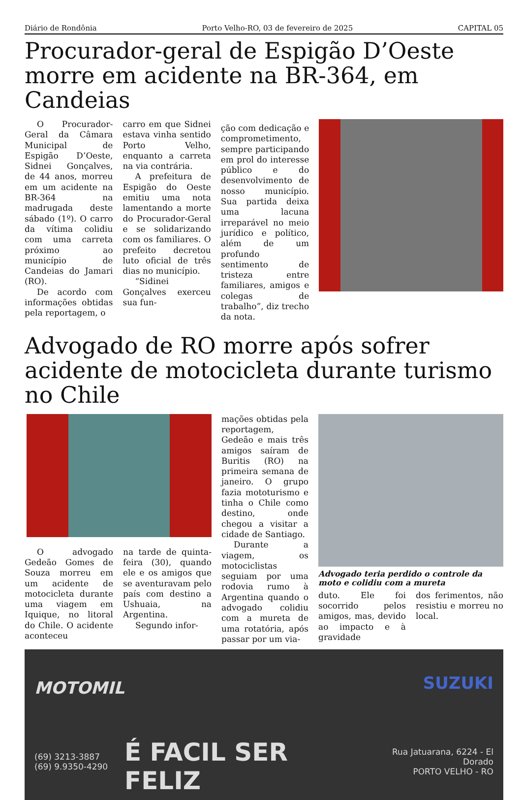Diário de Rondônia Porto Velho-RO, 03 de fevereiro de 2025 CAPITAL 05
Procurador-geral de Espigão D’Oeste morre em acidente na BR-364, em Candeias
O Procurador-Geral da Câmara Municipal de Espigão D’Oeste, Sidnei Gonçalves, de 44 anos, morreu em um acidente na BR-364 na madrugada deste sábado (1º). O carro da vítima colidiu com uma carreta próximo ao município de Candeias do Jamari (RO).
De acordo com informações obtidas pela reportagem, o
carro em que Sidnei estava vinha sentido Porto Velho, enquanto a carreta na via contrária.
A prefeitura de Espigão do Oeste emitiu uma nota lamentando a morte do Procurador-Geral e se solidarizando com os familiares. O prefeito decretou luto oficial de três dias no município.
“Sidinei Gonçalves exerceu sua fun-
ção com dedicação e comprometimento, sempre participando em prol do interesse público e do desenvolvimento de nosso município. Sua partida deixa uma lacuna irreparável no meio jurídico e político, além de um profundo sentimento de tristeza entre familiares, amigos e colegas de trabalho”, diz trecho da nota.
Advogado de RO morre após sofrer acidente de motocicleta durante turismo no Chile
O advogado Gedeão Gomes de Souza morreu em um acidente de motocicleta durante uma viagem em Iquique, no litoral do Chile. O acidente aconteceu
na tarde de quinta-feira (30), quando ele e os amigos que se aventuravam pelo país com destino a Ushuaia, na Argentina.
Segundo infor-
mações obtidas pela reportagem, Gedeão e mais três amigos saíram de Buritis (RO) na primeira semana de janeiro. O grupo fazia mototurismo e tinha o Chile como destino, onde chegou a visitar a cidade de Santiago.
Durante a viagem, os motociclistas seguiam por uma rodovia rumo à Argentina quando o advogado colidiu com a mureta de uma rotatória, após passar por um via-
Advogado teria perdido o controle da moto e colidiu com a mureta
duto. Ele foi socorrido pelos amigos, mas, devido ao impacto e à gravidade
dos ferimentos, não resistiu e morreu no local.
MOTOMIL
(69) 3213-3887
(69) 9.9350-4290
É FACIL SER FELIZ
SUZUKI
Rua Jatuarana, 6224 - El Dorado
PORTO VELHO - RO